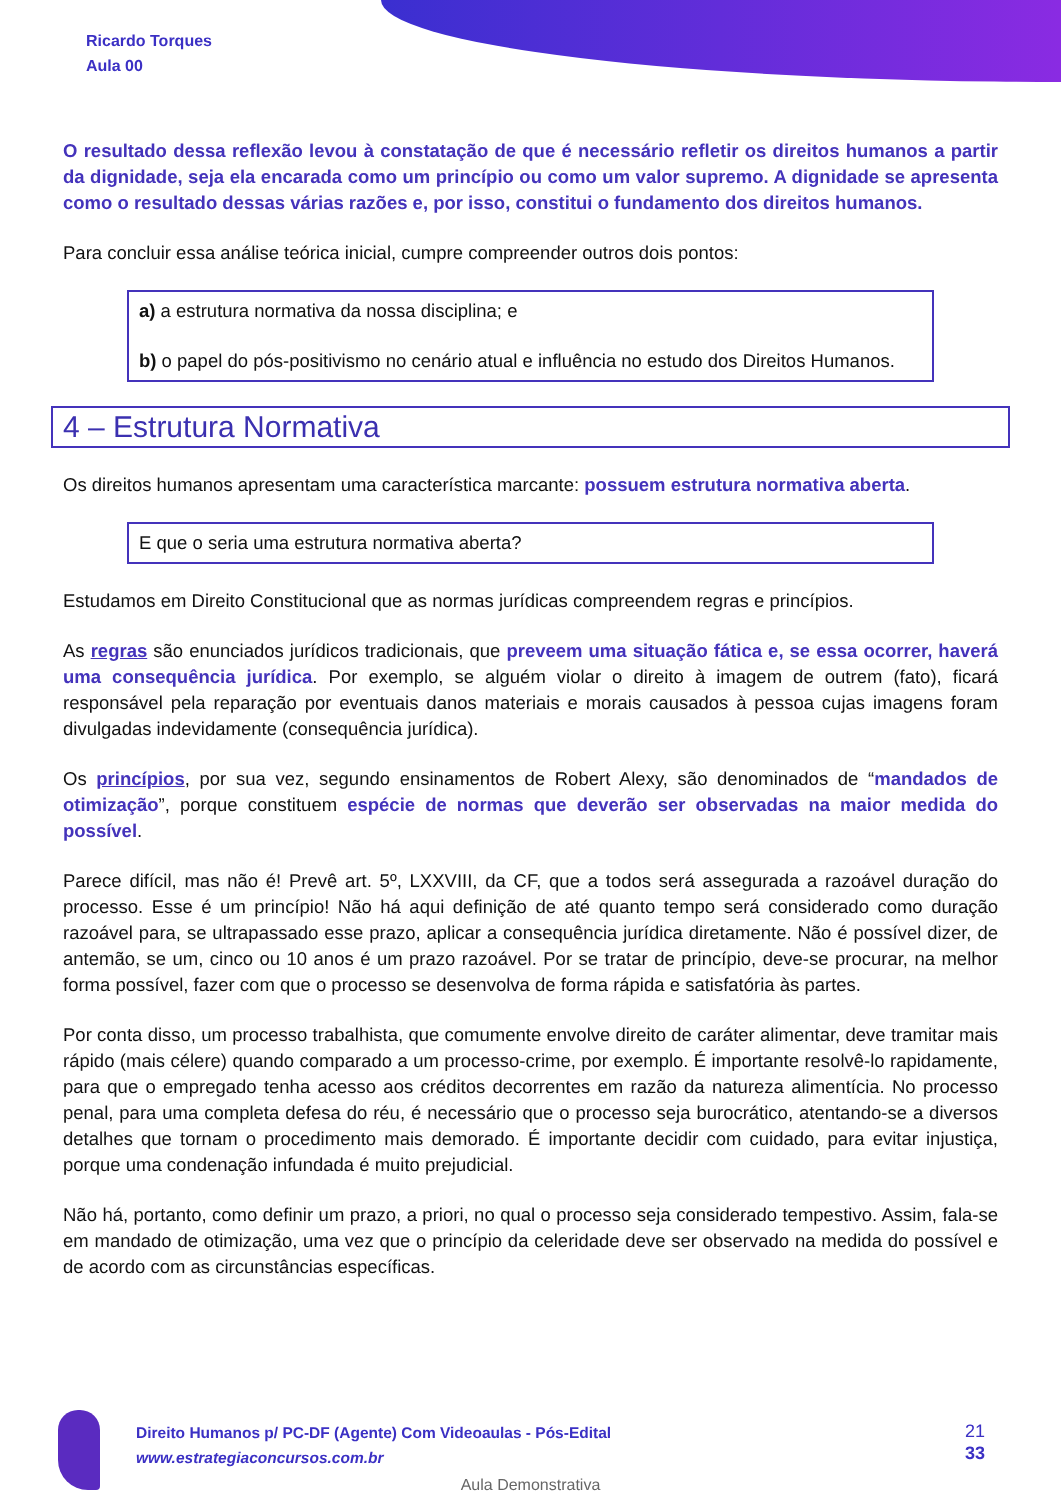Ricardo Torques
Aula 00
O resultado dessa reflexão levou à constatação de que é necessário refletir os direitos humanos a partir da dignidade, seja ela encarada como um princípio ou como um valor supremo. A dignidade se apresenta como o resultado dessas várias razões e, por isso, constitui o fundamento dos direitos humanos.
Para concluir essa análise teórica inicial, cumpre compreender outros dois pontos:
a) a estrutura normativa da nossa disciplina; e
b) o papel do pós-positivismo no cenário atual e influência no estudo dos Direitos Humanos.
4 – Estrutura Normativa
Os direitos humanos apresentam uma característica marcante: possuem estrutura normativa aberta.
E que o seria uma estrutura normativa aberta?
Estudamos em Direito Constitucional que as normas jurídicas compreendem regras e princípios.
As regras são enunciados jurídicos tradicionais, que preveem uma situação fática e, se essa ocorrer, haverá uma consequência jurídica. Por exemplo, se alguém violar o direito à imagem de outrem (fato), ficará responsável pela reparação por eventuais danos materiais e morais causados à pessoa cujas imagens foram divulgadas indevidamente (consequência jurídica).
Os princípios, por sua vez, segundo ensinamentos de Robert Alexy, são denominados de “mandados de otimização”, porque constituem espécie de normas que deverão ser observadas na maior medida do possível.
Parece difícil, mas não é! Prevê art. 5º, LXXVIII, da CF, que a todos será assegurada a razoável duração do processo. Esse é um princípio! Não há aqui definição de até quanto tempo será considerado como duração razoável para, se ultrapassado esse prazo, aplicar a consequência jurídica diretamente. Não é possível dizer, de antemão, se um, cinco ou 10 anos é um prazo razoável. Por se tratar de princípio, deve-se procurar, na melhor forma possível, fazer com que o processo se desenvolva de forma rápida e satisfatória às partes.
Por conta disso, um processo trabalhista, que comumente envolve direito de caráter alimentar, deve tramitar mais rápido (mais célere) quando comparado a um processo-crime, por exemplo. É importante resolvê-lo rapidamente, para que o empregado tenha acesso aos créditos decorrentes em razão da natureza alimentícia. No processo penal, para uma completa defesa do réu, é necessário que o processo seja burocrático, atentando-se a diversos detalhes que tornam o procedimento mais demorado. É importante decidir com cuidado, para evitar injustiça, porque uma condenação infundada é muito prejudicial.
Não há, portanto, como definir um prazo, a priori, no qual o processo seja considerado tempestivo. Assim, fala-se em mandado de otimização, uma vez que o princípio da celeridade deve ser observado na medida do possível e de acordo com as circunstâncias específicas.
Direito Humanos p/ PC-DF (Agente) Com Videoaulas - Pós-Edital
www.estrategiaconcursos.com.br
21
33
Aula Demonstrativa